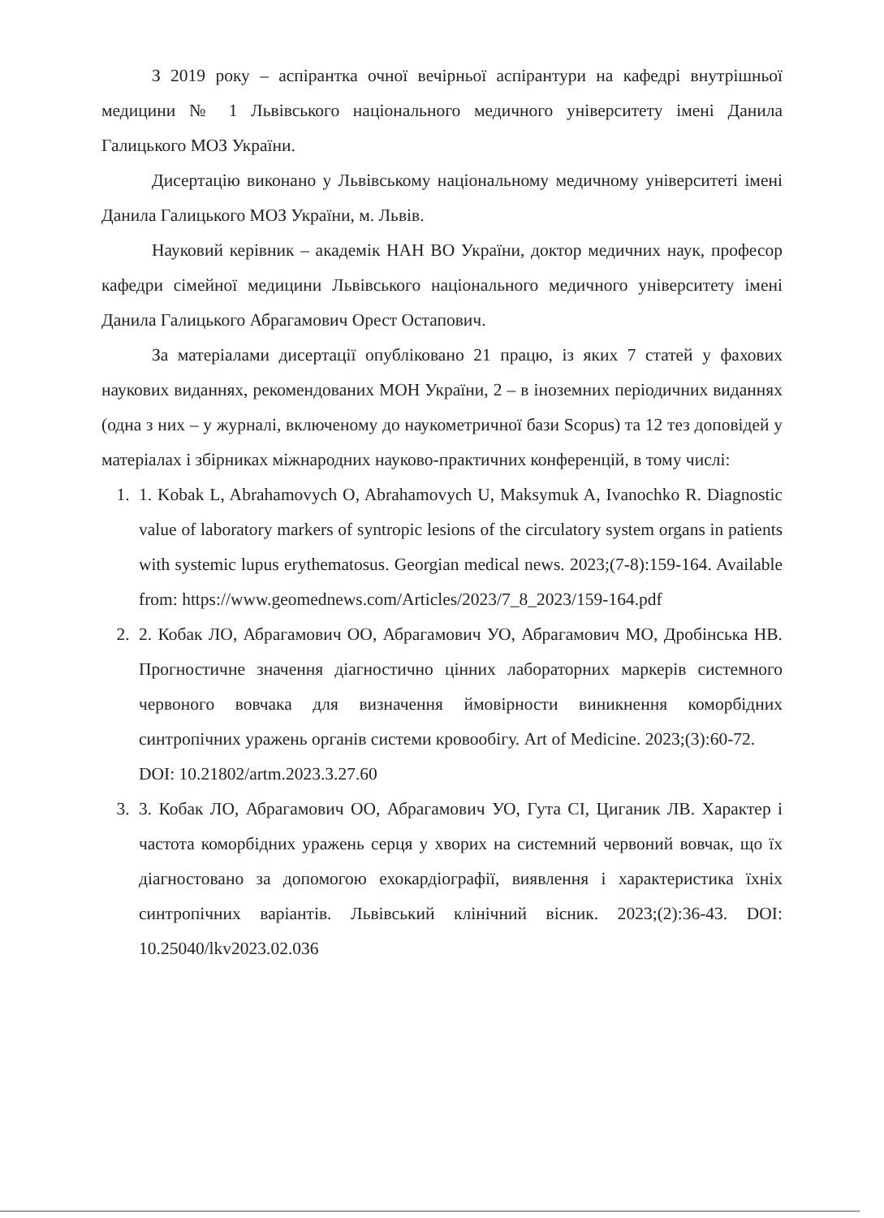З 2019 року – аспірантка очної вечірньої аспірантури на кафедрі внутрішньої медицини № 1 Львівського національного медичного університету імені Данила Галицького МОЗ України.
Дисертацію виконано у Львівському національному медичному університеті імені Данила Галицького МОЗ України, м. Львів.
Науковий керівник – академік НАН ВО України, доктор медичних наук, професор кафедри сімейної медицини Львівського національного медичного університету імені Данила Галицького Абрагамович Орест Остапович.
За матеріалами дисертації опубліковано 21 працю, із яких 7 статей у фахових наукових виданнях, рекомендованих МОН України, 2 – в іноземних періодичних виданнях (одна з них – у журналі, включеному до наукометричної бази Scopus) та 12 тез доповідей у матеріалах і збірниках міжнародних науково-практичних конференцій, в тому числі:
1. 1. Kobak L, Abrahamovych O, Abrahamovych U, Maksymuk A, Ivanochko R. Diagnostic value of laboratory markers of syntropic lesions of the circulatory system organs in patients with systemic lupus erythematosus. Georgian medical news. 2023;(7-8):159-164. Available from: https://www.geomednews.com/Articles/2023/7_8_2023/159-164.pdf
2. 2. Кобак ЛО, Абрагамович ОО, Абрагамович УО, Абрагамович МО, Дробінська НВ. Прогностичне значення діагностично цінних лабораторних маркерів системного червоного вовчака для визначення ймовірности виникнення коморбідних синтропічних уражень органів системи кровообігу. Art of Medicine. 2023;(3):60-72.
DOI: 10.21802/artm.2023.3.27.60
3. 3. Кобак ЛО, Абрагамович ОО, Абрагамович УО, Гута СІ, Циганик ЛВ. Характер і частота коморбідних уражень серця у хворих на системний червоний вовчак, що їх діагностовано за допомогою ехокардіографії, виявлення і характеристика їхніх синтропічних варіантів. Львівський клінічний вісник. 2023;(2):36-43. DOI: 10.25040/lkv2023.02.036